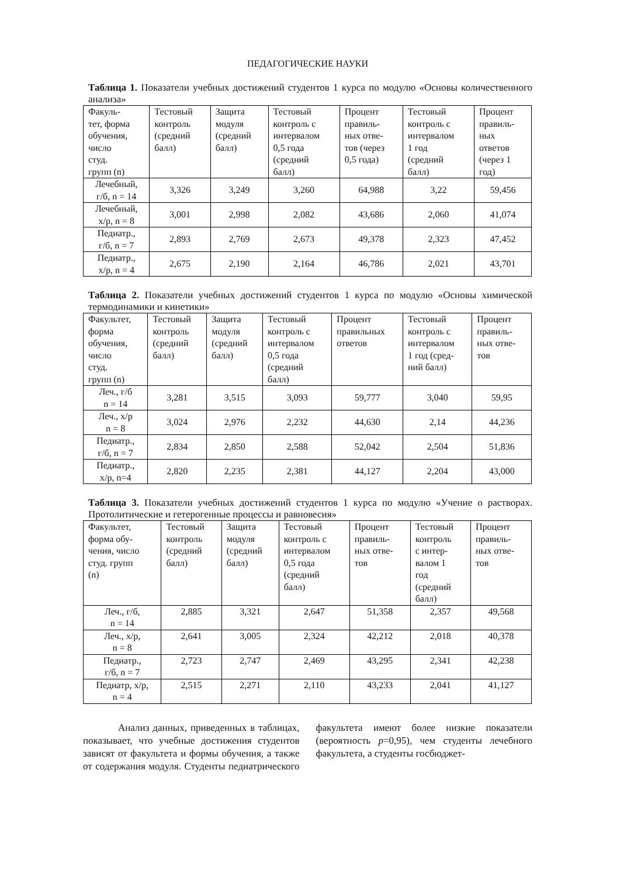ПЕДАГОГИЧЕСКИЕ НАУКИ
Таблица 1. Показатели учебных достижений студентов 1 курса по модулю «Основы количественного анализа»
| Факуль- тет, форма обучения, число студ. групп (n) | Тестовый контроль (средний балл) | Защита модуля (средний балл) | Тестовый контроль с интервалом 0,5 года (средний балл) | Процент правиль- ных отве- тов (через 0,5 года) | Тестовый контроль с интервалом 1 год (средний балл) | Процент правиль- ных ответов (через 1 год) |
| --- | --- | --- | --- | --- | --- | --- |
| Лечебный, г/б, n = 14 | 3,326 | 3,249 | 3,260 | 64,988 | 3,22 | 59,456 |
| Лечебный, х/р, n = 8 | 3,001 | 2,998 | 2,082 | 43,686 | 2,060 | 41,074 |
| Педиатр., г/б, n = 7 | 2,893 | 2,769 | 2,673 | 49,378 | 2,323 | 47,452 |
| Педиатр., х/р, n = 4 | 2,675 | 2,190 | 2,164 | 46,786 | 2,021 | 43,701 |
Таблица 2. Показатели учебных достижений студентов 1 курса по модулю «Основы химической термодинамики и кинетики»
| Факультет, форма обучения, число студ. групп (n) | Тестовый контроль (средний балл) | Защита модуля (средний балл) | Тестовый контроль с интервалом 0,5 года (средний балл) | Процент правильных ответов | Тестовый контроль с интервалом 1 год (сред- ний балл) | Процент правиль- ных отве- тов |
| --- | --- | --- | --- | --- | --- | --- |
| Леч., г/б n = 14 | 3,281 | 3,515 | 3,093 | 59,777 | 3,040 | 59,95 |
| Леч., х/р n = 8 | 3,024 | 2,976 | 2,232 | 44,630 | 2,14 | 44,236 |
| Педиатр., г/б, n = 7 | 2,834 | 2,850 | 2,588 | 52,042 | 2,504 | 51,836 |
| Педиатр., х/р, n=4 | 2,820 | 2,235 | 2,381 | 44,127 | 2,204 | 43,000 |
Таблица 3. Показатели учебных достижений студентов 1 курса по модулю «Учение о растворах. Протолитические и гетерогенные процессы и равновесия»
| Факультет, форма обу- чения, число студ. групп (n) | Тестовый контроль (средний балл) | Защита модуля (средний балл) | Тестовый контроль с интервалом 0,5 года (средний балл) | Процент правиль- ных отве- тов | Тестовый контроль с интер- валом 1 год (средний балл) | Процент правиль- ных отве- тов |
| --- | --- | --- | --- | --- | --- | --- |
| Леч., г/б, n = 14 | 2,885 | 3,321 | 2,647 | 51,358 | 2,357 | 49,568 |
| Леч., х/р, n = 8 | 2,641 | 3,005 | 2,324 | 42,212 | 2,018 | 40,378 |
| Педиатр., г/б, n = 7 | 2,723 | 2,747 | 2,469 | 43,295 | 2,341 | 42,238 |
| Педиатр, х/р, n = 4 | 2,515 | 2,271 | 2,110 | 43,233 | 2,041 | 41,127 |
Анализ данных, приведенных в таблицах, показывает, что учебные достижения студентов зависят от факультета и формы обучения, а также от содержания модуля. Студенты педиатрического факультета имеют более низкие показатели (вероятность p=0,95), чем студенты лечебного факультета, а студенты госбюджет-